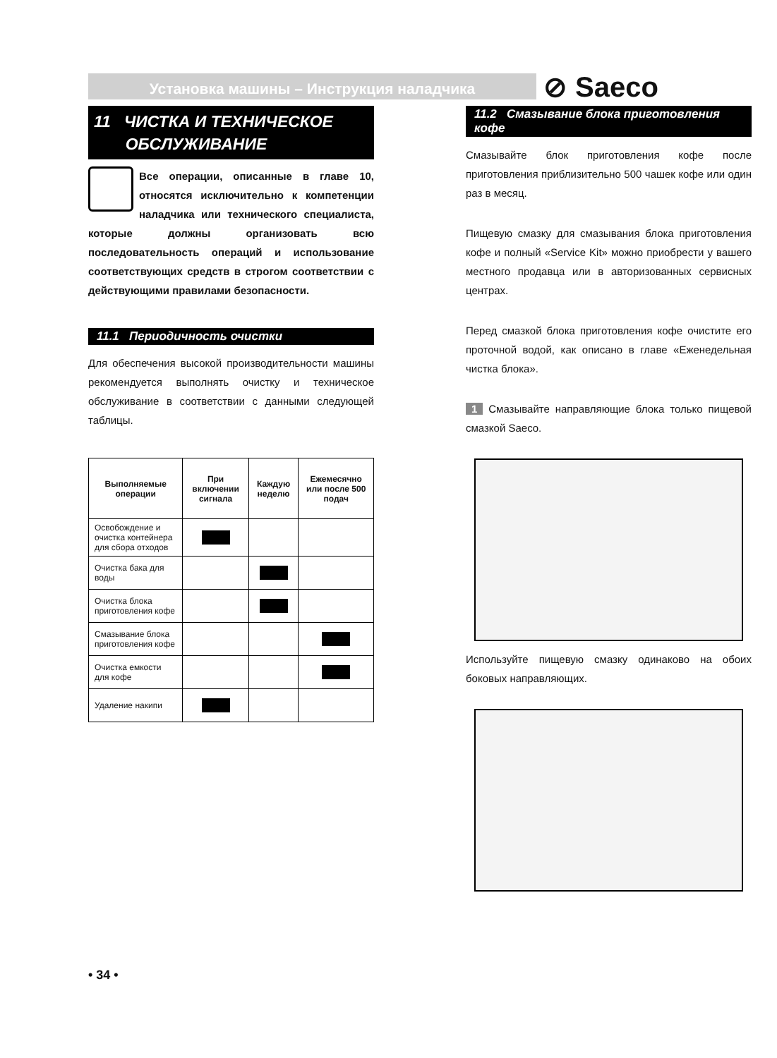Установка машины – Инструкция наладчика ⊘ Saeco
11 ЧИСТКА И ТЕХНИЧЕСКОЕ
ОБСЛУЖИВАНИЕ
Все операции, описанные в главе 10, относятся исключительно к компетенции наладчика или технического специалиста, которые должны организовать всю последовательность операций и использование соответствующих средств в строгом соответствии с действующими правилами безопасности.
11.1 Периодичность очистки
Для обеспечения высокой производительности машины рекомендуется выполнять очистку и техническое обслуживание в соответствии с данными следующей таблицы.
| Выполняемые операции | При включении сигнала | Каждую неделю | Ежемесячно или после 500 подач |
| --- | --- | --- | --- |
| Освобождение и очистка контейнера для сбора отходов | | | |
| Очистка бака для воды | | | |
| Очистка блока приготовления кофе | | | |
| Смазывание блока приготовления кофе | | | |
| Очистка емкости для кофе | | | |
| Удаление накипи | | | |
11.2 Смазывание блока приготовления кофе
Смазывайте блок приготовления кофе после приготовления приблизительно 500 чашек кофе или один раз в месяц.
Пищевую смазку для смазывания блока приготовления кофе и полный «Service Kit» можно приобрести у вашего местного продавца или в авторизованных сервисных центрах.
Перед смазкой блока приготовления кофе очистите его проточной водой, как описано в главе «Еженедельная чистка блока».
1 Смазывайте направляющие блока только пищевой смазкой Saeco.
Используйте пищевую смазку одинаково на обоих боковых направляющих.
• 34 •